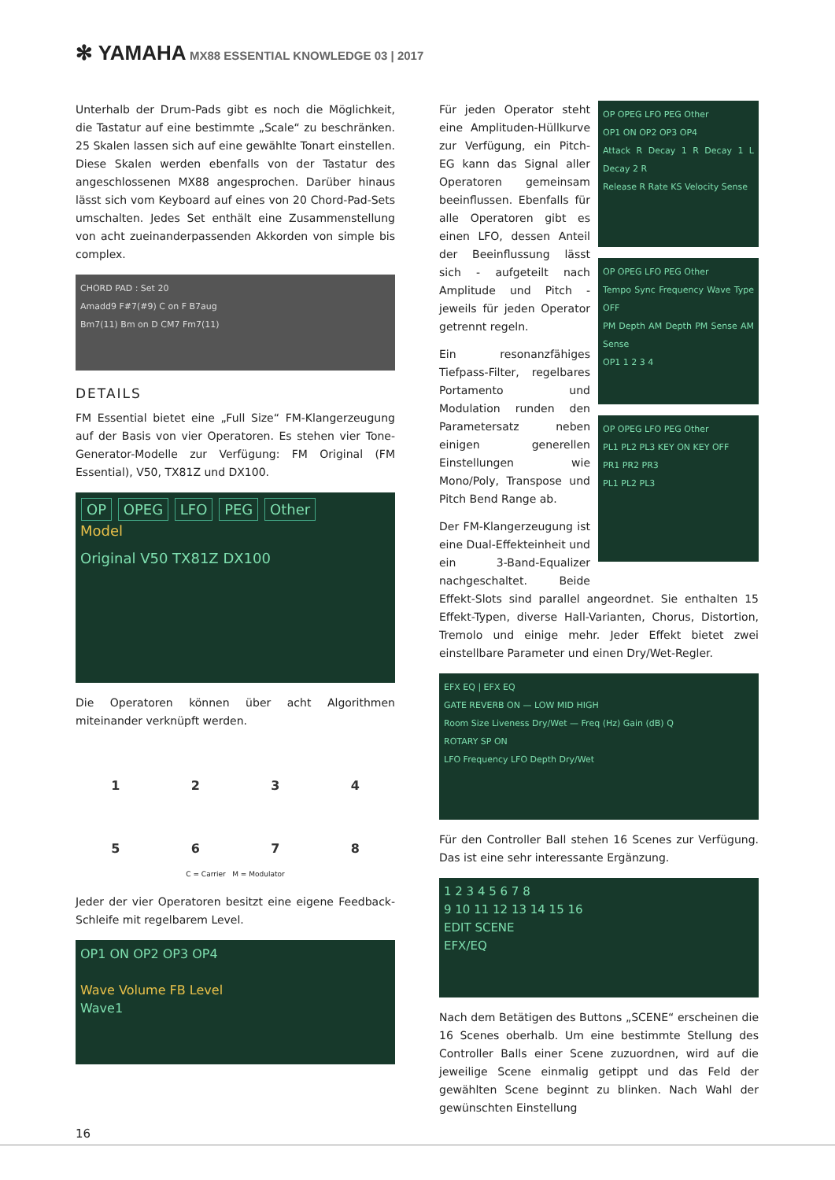✻ YAMAHA MX88 ESSENTIAL KNOWLEDGE 03 | 2017
Unterhalb der Drum-Pads gibt es noch die Möglichkeit, die Tastatur auf eine bestimmte „Scale“ zu beschränken. 25 Skalen lassen sich auf eine gewählte Tonart einstellen. Diese Skalen werden ebenfalls von der Tastatur des angeschlossenen MX88 angesprochen. Darüber hinaus lässt sich vom Keyboard auf eines von 20 Chord-Pad-Sets umschalten. Jedes Set enthält eine Zusammenstellung von acht zueinanderpassenden Akkorden von simple bis complex.
CHORD PAD : Set 20
Amadd9 F#7(#9) C on F B7aug
Bm7(11) Bm on D CM7 Fm7(11)
DETAILS
FM Essential bietet eine „Full Size“ FM-Klangerzeugung auf der Basis von vier Operatoren. Es stehen vier Tone-Generator-Modelle zur Verfügung: FM Original (FM Essential), V50, TX81Z und DX100.
OP OPEG LFO PEG Other
Model
Original V50 TX81Z DX100
Die Operatoren können über acht Algorithmen miteinander verknüpft werden.
1
2
3
4
5
6
7
8
C = Carrier M = Modulator
Jeder der vier Operatoren besitzt eine eigene Feedback-Schleife mit regelbarem Level.
OP1 ON OP2 OP3 OP4
Wave Volume FB Level
Wave1
OP OPEG LFO PEG Other
OP1 ON OP2 OP3 OP4
Attack R Decay 1 R Decay 1 L Decay 2 R
Release R Rate KS Velocity Sense
OP OPEG LFO PEG Other
Tempo Sync Frequency Wave Type OFF
PM Depth AM Depth PM Sense AM Sense
OP1 1 2 3 4
OP OPEG LFO PEG Other
PL1 PL2 PL3 KEY ON KEY OFF
PR1 PR2 PR3
PL1 PL2 PL3
Für jeden Operator steht eine Amplituden-Hüllkurve zur Verfügung, ein Pitch-EG kann das Signal aller Operatoren gemeinsam beeinflussen. Ebenfalls für alle Operatoren gibt es einen LFO, dessen Anteil der Beeinflussung lässt sich - aufgeteilt nach Amplitude und Pitch - jeweils für jeden Operator getrennt regeln.
Ein resonanzfähiges Tiefpass-Filter, regelbares Portamento und Modulation runden den Parametersatz neben einigen generellen Einstellungen wie Mono/Poly, Transpose und Pitch Bend Range ab.
Der FM-Klangerzeugung ist eine Dual-Effekteinheit und ein 3-Band-Equalizer nachgeschaltet. Beide Effekt-Slots sind parallel angeordnet. Sie enthalten 15 Effekt-Typen, diverse Hall-Varianten, Chorus, Distortion, Tremolo und einige mehr. Jeder Effekt bietet zwei einstellbare Parameter und einen Dry/Wet-Regler.
EFX EQ | EFX EQ
GATE REVERB ON — LOW MID HIGH
Room Size Liveness Dry/Wet — Freq (Hz) Gain (dB) Q
ROTARY SP ON
LFO Frequency LFO Depth Dry/Wet
Für den Controller Ball stehen 16 Scenes zur Verfügung. Das ist eine sehr interessante Ergänzung.
1 2 3 4 5 6 7 8
9 10 11 12 13 14 15 16
EDIT SCENE
EFX/EQ
Nach dem Betätigen des Buttons „SCENE“ erscheinen die 16 Scenes oberhalb. Um eine bestimmte Stellung des Controller Balls einer Scene zuzuordnen, wird auf die jeweilige Scene einmalig getippt und das Feld der gewählten Scene beginnt zu blinken. Nach Wahl der gewünschten Einstellung
16